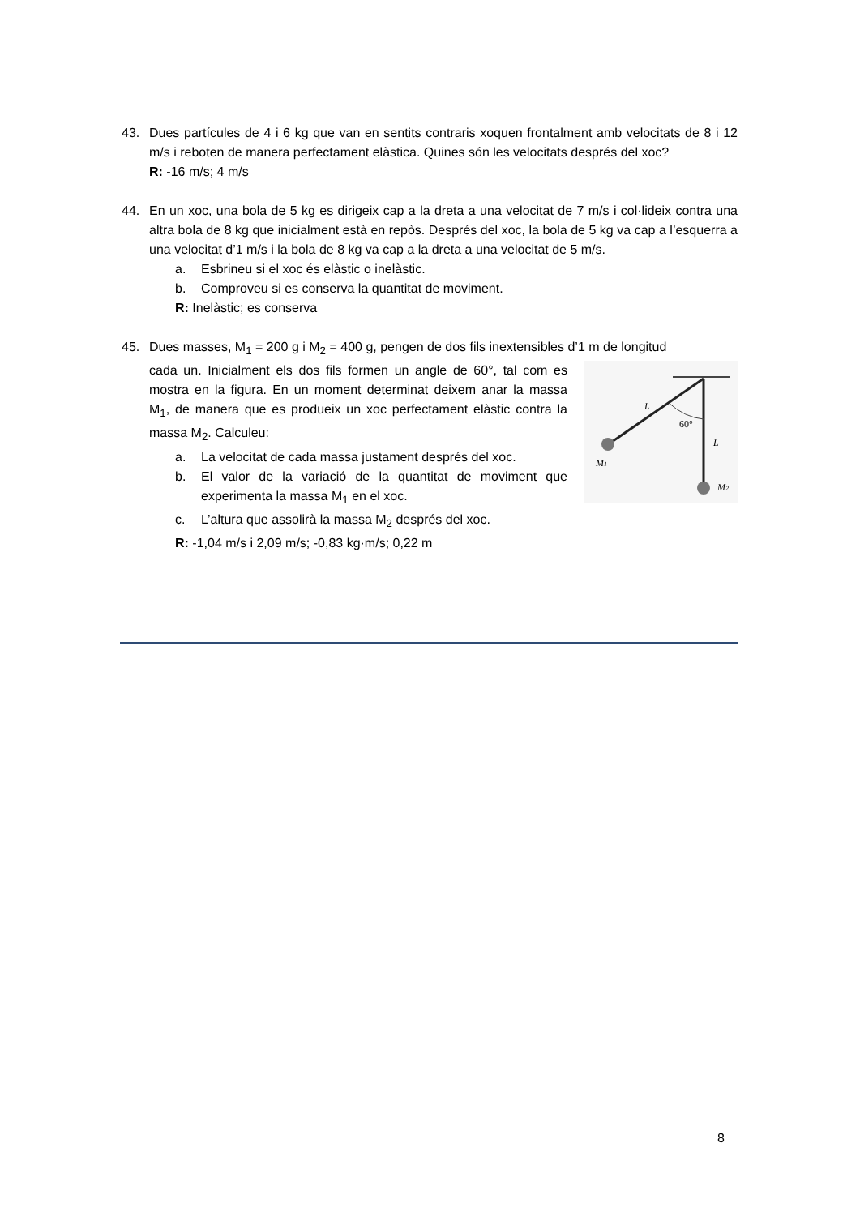43. Dues partícules de 4 i 6 kg que van en sentits contraris xoquen frontalment amb velocitats de 8 i 12 m/s i reboten de manera perfectament elàstica. Quines són les velocitats després del xoc?
R: -16 m/s; 4 m/s
44. En un xoc, una bola de 5 kg es dirigeix cap a la dreta a una velocitat de 7 m/s i col·lideix contra una altra bola de 8 kg que inicialment està en repòs. Després del xoc, la bola de 5 kg va cap a l’esquerra a una velocitat d’1 m/s i la bola de 8 kg va cap a la dreta a una velocitat de 5 m/s.
a. Esbrineu si el xoc és elàstic o inelàstic.
b. Comproveu si es conserva la quantitat de moviment.
R: Inelàstic; es conserva
45. Dues masses, M<sub>1</sub> = 200 g i M<sub>2</sub> = 400 g, pengen de dos fils inextensibles d’1 m de longitud
cada un. Inicialment els dos fils formen un angle de 60°, tal com es mostra en la figura. En un moment determinat deixem anar la massa M<sub>1</sub>, de manera que es produeix un xoc perfectament elàstic contra la massa M<sub>2</sub>. Calculeu:
a. La velocitat de cada massa justament després del xoc.
b. El valor de la variació de la quantitat de moviment que experimenta la massa M<sub>1</sub> en el xoc.
c. L’altura que assolirà la massa M<sub>2</sub> després del xoc.
R: -1,04 m/s i 2,09 m/s; -0,83 kg·m/s; 0,22 m
L
60°
L
M1
M2
8